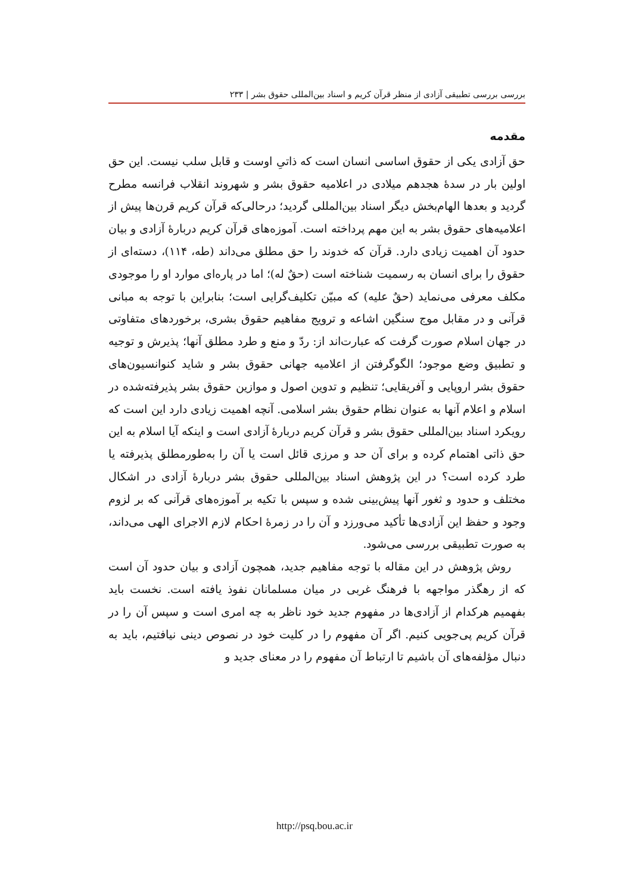بررسی بررسی تطبیقی آزادی از منظر قرآن کریم و اسناد بین‌المللی حقوق بشر | ۲۳۳
مقدمه
حق آزادی یکی از حقوق اساسی انسان است که ذاتیِ اوست و قابل سلب نیست. این حق اولین بار در سدۀ هجدهم میلادی در اعلامیه حقوق بشر و شهروند انقلاب فرانسه مطرح گردید و بعدها الهام‌بخش دیگر اسناد بین‌المللی گردید؛ درحالی‌که قرآن کریم قرن‌ها پیش از اعلامیه‌های حقوق بشر به این مهم پرداخته است. آموزه‌های قرآن کریم دربارۀ آزادی و بیان حدود آن اهمیت زیادی دارد. قرآن که خدوند را حق مطلق می‌داند (طه، ۱۱۴)، دسته‌ای از حقوق را برای انسان به رسمیت شناخته است (حقٌ له)؛ اما در پاره‌ای موارد او را موجودی مکلف معرفی می‌نماید (حقٌ علیه) که مبیّن تکلیف‌گرایی است؛ بنابراین با توجه به مبانی قرآنی و در مقابل موج سنگین اشاعه و ترویج مفاهیم حقوق بشری، برخوردهای متفاوتی در جهان اسلام صورت گرفت که عبارت‌اند از: ردّ و منع و طرد مطلق آنها؛ پذیرش و توجیه و تطبیق وضع موجود؛ الگوگرفتن از اعلامیه جهانی حقوق بشر و شاید کنوانسیون‌های حقوق بشر اروپایی و آفریقایی؛ تنظیم و تدوین اصول و موازین حقوق بشر پذیرفته‌شده در اسلام و اعلام آنها به عنوان نظام حقوق بشر اسلامی. آنچه اهمیت زیادی دارد این است که رویکرد اسناد بین‌المللی حقوق بشر و قرآن کریم دربارۀ آزادی است و اینکه آیا اسلام به این حق ذاتی اهتمام کرده و برای آن حد و مرزی قائل است یا آن را به‌طورمطلق پذیرفته یا طرد کرده است؟ در این پژوهش اسناد بین‌المللی حقوق بشر دربارۀ آزادی در اشکال مختلف و حدود و ثغور آنها پیش‌بینی شده و سپس با تکیه بر آموزه‌های قرآنی که بر لزوم وجود و حفظ این آزادی‌ها تأکید می‌ورزد و آن را در زمرۀ احکام لازم الاجرای الهی می‌داند، به صورت تطبیقی بررسی می‌شود.
روش پژوهش در این مقاله با توجه مفاهیم جدید، همچون آزادی و بیان حدود آن است که از رهگذر مواجهه با فرهنگ غربی در میان مسلمانان نفوذ یافته است. نخست باید بفهمیم هرکدام از آزادی‌ها در مفهوم جدید خود ناظر به چه امری است و سپس آن را در قرآن کریم پی‌جویی کنیم. اگر آن مفهوم را در کلیت خود در نصوص دینی نیافتیم، باید به دنبال مؤلفه‌های آن باشیم تا ارتباط آن مفهوم را در معنای جدید و
http://psq.bou.ac.ir